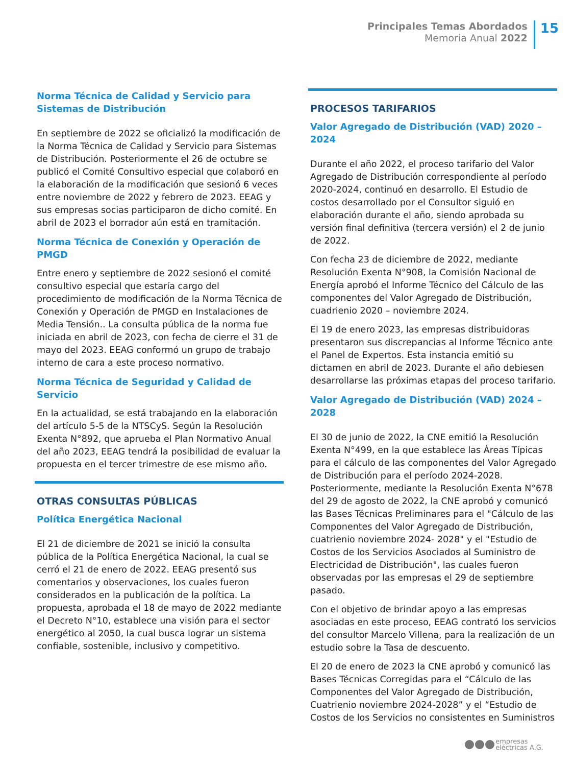Principales Temas Abordados
Memoria Anual 2022
15
Norma Técnica de Calidad y Servicio para Sistemas de Distribución
En septiembre de 2022 se oficializó la modificación de la Norma Técnica de Calidad y Servicio para Sistemas de Distribución. Posteriormente el 26 de octubre se publicó el Comité Consultivo especial que colaboró en la elaboración de la modificación que sesionó 6 veces entre noviembre de 2022 y febrero de 2023. EEAG y sus empresas socias participaron de dicho comité. En abril de 2023 el borrador aún está en tramitación.
Norma Técnica de Conexión y Operación de PMGD
Entre enero y septiembre de 2022 sesionó el comité consultivo especial que estaría cargo del procedimiento de modificación de la Norma Técnica de Conexión y Operación de PMGD en Instalaciones de Media Tensión.. La consulta pública de la norma fue iniciada en abril de 2023, con fecha de cierre el 31 de mayo del 2023. EEAG conformó un grupo de trabajo interno de cara a este proceso normativo.
Norma Técnica de Seguridad y Calidad de Servicio
En la actualidad, se está trabajando en la elaboración del artículo 5-5 de la NTSCyS. Según la Resolución Exenta N°892, que aprueba el Plan Normativo Anual del año 2023, EEAG tendrá la posibilidad de evaluar la propuesta en el tercer trimestre de ese mismo año.
OTRAS CONSULTAS PÚBLICAS
Política Energética Nacional
El 21 de diciembre de 2021 se inició la consulta pública de la Política Energética Nacional, la cual se cerró el 21 de enero de 2022. EEAG presentó sus comentarios y observaciones, los cuales fueron considerados en la publicación de la política. La propuesta, aprobada el 18 de mayo de 2022 mediante el Decreto N°10, establece una visión para el sector energético al 2050, la cual busca lograr un sistema confiable, sostenible, inclusivo y competitivo.
PROCESOS TARIFARIOS
Valor Agregado de Distribución (VAD) 2020 – 2024
Durante el año 2022, el proceso tarifario del Valor Agregado de Distribución correspondiente al período 2020-2024, continuó en desarrollo. El Estudio de costos desarrollado por el Consultor siguió en elaboración durante el año, siendo aprobada su versión final definitiva (tercera versión) el 2 de junio de 2022.
Con fecha 23 de diciembre de 2022, mediante Resolución Exenta N°908, la Comisión Nacional de Energía aprobó el Informe Técnico del Cálculo de las componentes del Valor Agregado de Distribución, cuadrienio 2020 – noviembre 2024.
El 19 de enero 2023, las empresas distribuidoras presentaron sus discrepancias al Informe Técnico ante el Panel de Expertos. Esta instancia emitió su dictamen en abril de 2023. Durante el año debiesen desarrollarse las próximas etapas del proceso tarifario.
Valor Agregado de Distribución (VAD) 2024 – 2028
El 30 de junio de 2022, la CNE emitió la Resolución Exenta N°499, en la que establece las Áreas Típicas para el cálculo de las componentes del Valor Agregado de Distribución para el período 2024-2028. Posteriormente, mediante la Resolución Exenta N°678 del 29 de agosto de 2022, la CNE aprobó y comunicó las Bases Técnicas Preliminares para el "Cálculo de las Componentes del Valor Agregado de Distribución, cuatrienio noviembre 2024- 2028" y el "Estudio de Costos de los Servicios Asociados al Suministro de Electricidad de Distribución", las cuales fueron observadas por las empresas el 29 de septiembre pasado.
Con el objetivo de brindar apoyo a las empresas asociadas en este proceso, EEAG contrató los servicios del consultor Marcelo Villena, para la realización de un estudio sobre la Tasa de descuento.
El 20 de enero de 2023 la CNE aprobó y comunicó las Bases Técnicas Corregidas para el “Cálculo de las Componentes del Valor Agregado de Distribución, Cuatrienio noviembre 2024-2028” y el “Estudio de Costos de los Servicios no consistentes en Suministros
empresas
eléctricas A.G.